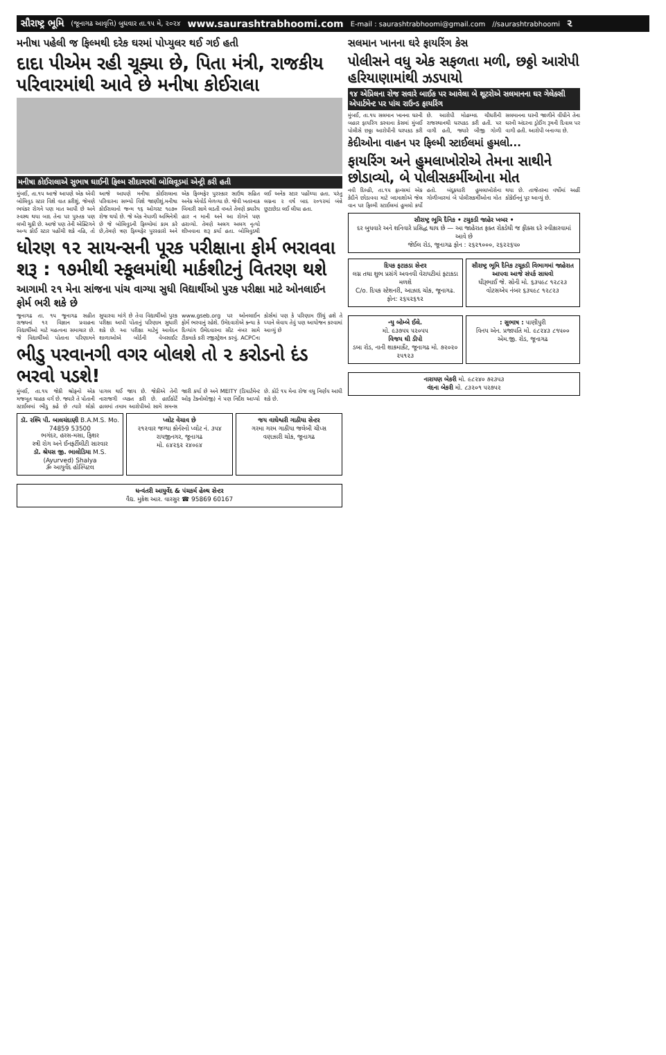સૌરાષ્ટ્ર ભૂમિ (જૂનાગઢ આવૃત્તિ) બુધવાર તા.૧૫ મે, ૨૦૨૪ www.saurashtrabhoomi.com E-mail : saurashtrabhoomi@gmail.com //saurashtrabhoomi ૨
મનીષા પહેલી જ ફિલ્મથી દરેક ઘરમાં પોપ્યુલર થઈ ગઈ હતી
દાદા પીએમ રહી ચૂક્યા છે, પિતા મંત્રી, રાજકીય પરિવારમાંથી આવે છે મનીષા કોઈરાલા
મનીષા કોઈરાલાએ સુભાષ ઘાઈની ફિલ્મ સૌદાગરથી બોલિવૂડમાં એન્ટ્રી કરી હતી
મુંબઈ, તા.૧૫ આજે આપણે એક એવી બોલિવુડ સ્ટાર વિશે વાત કરીશું, જેમણે ભયંકર રોગને પણ માત આપી છે અને સ્વસ્થ થયા બાદ તેના પર પુસ્તક પણ લખી ચુકી છે. આજે પણ તેની એક્ટિંગને અન્ય કોઈ સ્ટાર પહોંચી શકે નહિ, તો આજે આપણે મનીષા કોઈરાલાના પરિવારના સભ્યો વિશે જાણીશું.મનીષા કોઈરાલાનો જન્મ ૧૬ ઓગસ્ટ ૧૯૭૦ રોજ થયો છે. જે એક નેપાળી અભિનેત્રી છે જે બોલિવુડની ફિલ્મોમાં કામ કરે છે,તેમણે ત્રણ ફિલ્મફેર પુરસ્કારો અને એક ફિલ્મફેર પુરસ્કાર સાઉથ સહિત અનેક એવોર્ડ મેળવ્યા છે. જેવી ખતરનાક બિમારી સામે લડતી વખતે તેમણે ક્યારેય હાર ન માની અને આ રોગને પણ હરાવ્યો. તેમણે અલગ અલગ નૃત્યો શીખવાના શરૂ કર્યા હતા. બોલિવુડથી લઈ અનેક સ્ટાર પહોંચ્યા હતા. પરંતુ લગ્નના ૨ વર્ષ બાદ ૨૦૧૨માં બંન્ને છુટાછેડા લઈ લીધા હતા.
ધોરણ ૧૨ સાયન્સની પૂરક પરીક્ષાના ફોર્મ ભરાવવા શરૂ : ૧૭મીથી સ્કૂલમાંથી માર્કશીટનું વિતરણ થશે
આગામી ૨૧ મેના સાંજના પાંચ વાગ્યા સુધી વિદ્યાર્થીઓ પુરક પરીક્ષા માટે ઓનલાઈન ફોર્મ ભરી શકે છે
જૂનાગઢ તા. ૧૫ જૂનાગઢ સહીત રાજ્યનાં ૧૨ વિજ્ઞાન પ્રવાહના વિદ્યાર્થીઓ માટે મહત્વના સમાચાર છે. જે વિદ્યાર્થીઓ પોતાના પરિણામને સુધારવા માંગે છે તેવા વિદ્યાર્થીઓ પુરક પરીક્ષા આપી પોતાનું પરિણામ સુધારી શકે છે. આ પરીક્ષા માટેનું આવેદન શાળાઓએ બોર્ડની વેબસાઈટ www.gseb.org પર ઓનલાઈન ફોર્મ ભરવાનું રહેશે. ઉમેદવારોએ ક્ન્યા કે દિવ્યાંગ ઉમેદવારના સીટ નંબર સામે ટીકમાર્ક કરી રજીસ્ટ્રેશન કરવું. ACPCના કોર્સમાં પણ કે પરિણામ ઊંચું હશે તે ધ્યાને લેવાય તેવું પણ આયોજન કરવામાં આવ્યું છે
ભીડુ પરવાનગી વગર બોલશે તો ૨ કરોડનો દંડ ભરવો પડશે!
મુંબઈ, તા.૧૫ જેકી શ્રોફનો એક મજબૂત ચાહક વર્ગ છે. જ્યારે તે પોતાની સ્ટાઈલમાં ભીડુ કહે છે ત્યારે લોકો પાગલ થઈ જાય છે. જેકીએ તેની નારાજગી વ્યક્ત કરી છે. હાઈકોર્ટે હાલમાં તમામ આરોપીઓ સામે સમન્સ જારી કર્યા છે અને MEITY (ડિપાર્ટમેન્ટ ઓફ ટેક્નોલોજી) ને પણ નિર્દેશ આપ્યો છે. કોર્ટ ૧૫ મેના રોજ વધુ નિર્ણય આપી શકે છે.
ડૉ. રશ્મિ પી. બાલચંદાણી B.A.M.S. Mo. 74859 53500
ભગંદર, હરસ-મસા, ફિશર
સ્ત્રી રોગ અને ઈનફર્ટીલીટી સારવાર
ડૉ. શ્રેયસ જી. ભાલોડિયા M.S. (Ayurved) Shalya
ૐ આયુર્વેદ હોસ્પિટલ
પ્લોટ વેચાવ છે
૨૧૨વાર જગ્યા કોર્નરનો પ્લોટ નં. ૩૫૪ રાયજીનગર, જૂનાગઢ
મો. ૯૪૨૬૨ ૨૪૦૯૪
જય વાઘેશ્વરી ગાઠીયા સેન્ટર
ગરમા ગરમ ગાઠીયા જલેબી ચીપ્સ
વણઝારી ચોક, જૂનાગઢ
ધન્વંતરી આયુર્વેદ & પંચકર્મ હેલ્થ સેન્ટર
વૈદ્ય. મુકેશ આર. વારસુર ☎ 95869 60167
સલમાન ખાનના ઘરે ફાયરિંગ કેસ
પોલીસને વધુ એક સફળતા મળી, છઠ્ઠો આરોપી હરિયાણામાંથી ઝડપાયો
૧૪ એપ્રિલના રોજ સવારે બાઈક પર આવેલા બે શૂટરોએ સલમાનના ઘર ગેલેક્સી એપાર્ટમેન્ટ પર પાંચ રાઉન્ડ ફાયરિંગ
મુંબઈ, તા.૧૫ સલમાન ખાનના ઘરની બહાર ફાયરિંગ કરવાના કેસમાં મુંબઈ પોલીસે છઠ્ઠા આરોપીની ધરપકડ કરી છે. આરોપી મોહમ્મદ ચૌધરીની રાજસ્થાનથી ધરપકડ કરી હતી. પર વાગી હતી, જ્યારે બીજી ગોળી સલમાનના ઘરની જાળીને વીંધીને તેના ઘરની અંદરના ડ્રોઈંગ રૂમની દિવાલ પર વાગી હતી. આરોપી બનાવ્યા છે.
કેદીઓના વાહન પર ફિલ્મી સ્ટાઈલમાં હુમલો...
ફાયરિંગ અને હુમલાખોરોએ તેમના સાથીને છોડાવ્યો, બે પોલીસકર્મીઓના મોત
નવી દિલ્હી, તા.૧૫ ફ્રાન્સમાં એક કેદીને છોડાવવા માટે બદમાશોએ જેલ વાન પર ફિલ્મી સ્ટાઈલમાં હુમલો કર્યો હતો. બંદૂકધારી હુમલાખોરોના ગોળીબારમાં બે પોલીસકર્મીઓના મોત થયા છે. તાજેતરના વર્ષોમાં અહીં કોકેઈનનું પૂર આવ્યું છે.
સૌરાષ્ટ્ર ભૂમિ દૈનિક • ટચુકડી જાહેર ખબર •
દર બુધવારે અને શનિવારે પ્રસિદ્ધ થાય છે — આ જાહેરાત ફક્ત રોકડેથી જ ફીક્સ દરે સ્વીકારવામાં આવે છે
જેઈલ રોડ, જૂનાગઢ ફોન : ૨૬૨૧૦૦૦, ૨૬૨૨૬૫૦
દિપક ફટાકડા સેન્ટર
લગ્ન તથા શુભ પ્રસંગે અવનવી વેરાયટીમાં ફટાકડા મળશે
C/o. દિપક સ્ટેશનરી, આઝાદ ચોક, જૂનાગઢ. ફોન: ૨૬૫૨૬૧૨
સૌરાષ્ટ્ર ભૂમિ દૈનિક ટચૂકડી વિભાગમાં જાહેરાત આપવા આજે સંપર્ક સાધવો
ધીરૂભાઈ જે. સોની મો. ૬૩૫૯૮ ૧૨૮૨૩
વોટસએપ નંબર ૬૩૫૯૮ ૧૨૮૨૩
ન્યુ બોમ્બે ઈલે.
મો. ૯૩૭૫૫ ૫૨૦૫૫
વિજય ઘી ડીપો
ડબા રોડ, નાની શાકમાર્કેટ, જૂનાગઢ મો. ૭૨૦૨૦ ૨૫૧૨૩
: સુભાષ : પાણીપુરી
વિનય એન. પ્રજાપતિ મો. ૯૮૨૪૩ ૮૧૫૦૦
એમ.જી. રોડ, જૂનાગઢ
નારાયણ બેકરી મો. ૯૮૨૪૦ ૭૨૩૫૩
વંદના બેકરી મો. ૮૩૨૦૧ ૫૨૭૫૨